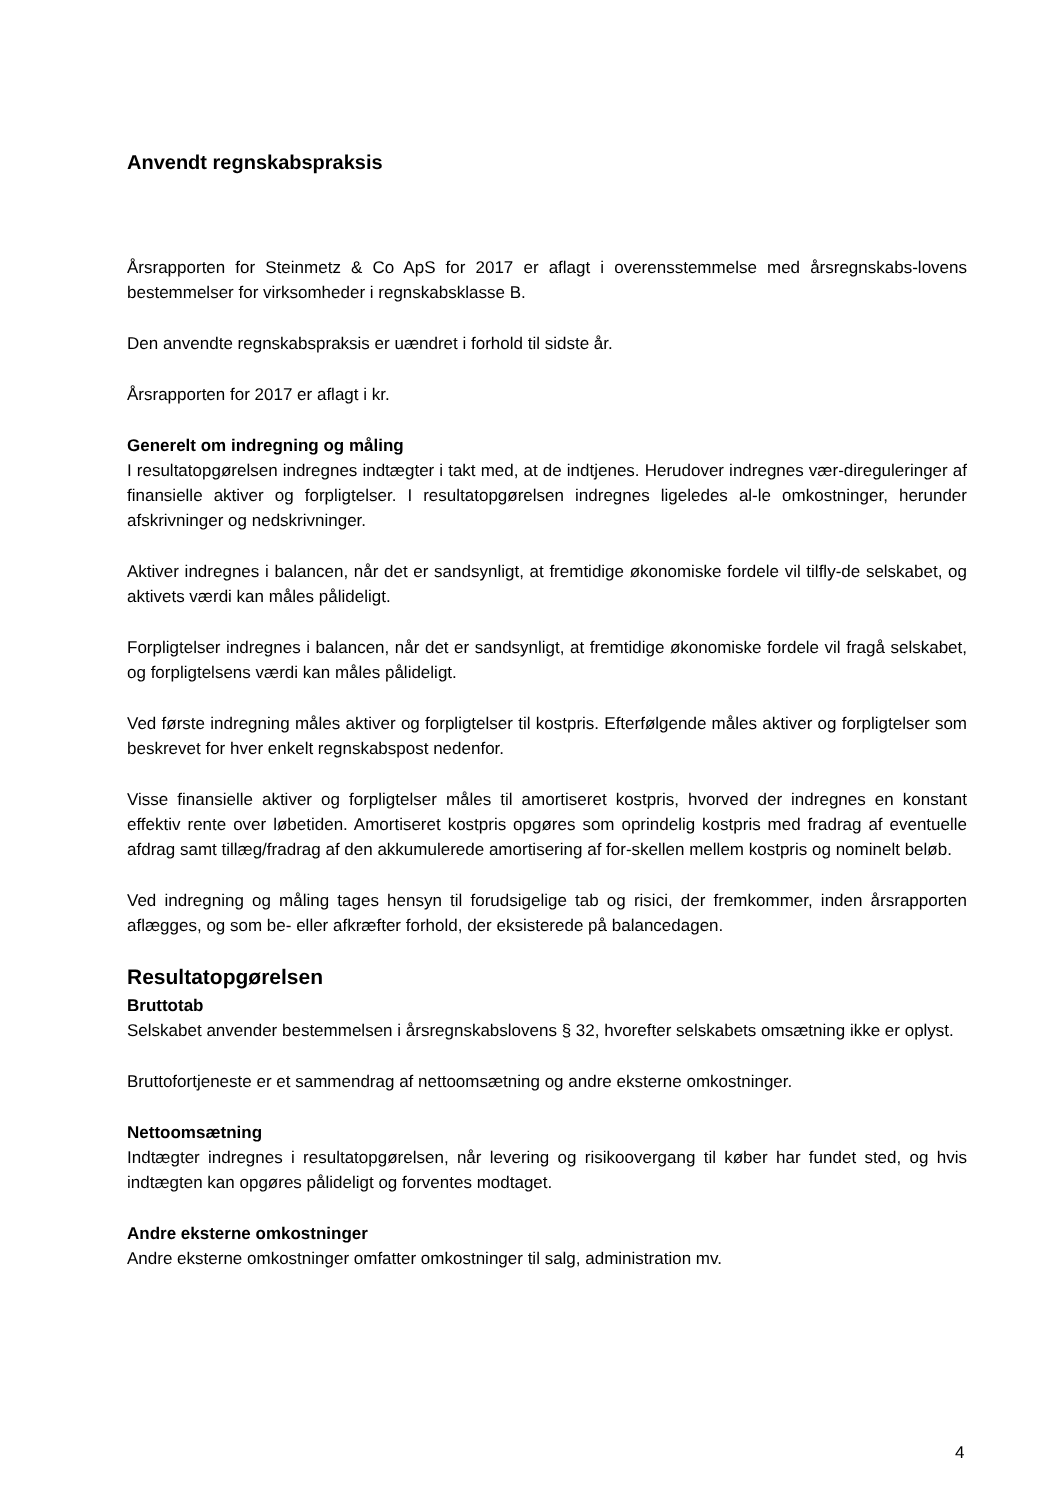Anvendt regnskabspraksis
Årsrapporten for Steinmetz & Co ApS for 2017 er aflagt i overensstemmelse med årsregnskabs-lovens bestemmelser for virksomheder i regnskabsklasse B.
Den anvendte regnskabspraksis er uændret i forhold til sidste år.
Årsrapporten for 2017 er aflagt i kr.
Generelt om indregning og måling
I resultatopgørelsen indregnes indtægter i takt med, at de indtjenes. Herudover indregnes vær-direguleringer af finansielle aktiver og forpligtelser. I resultatopgørelsen indregnes ligeledes al-le omkostninger, herunder afskrivninger og nedskrivninger.
Aktiver indregnes i balancen, når det er sandsynligt, at fremtidige økonomiske fordele vil tilfly-de selskabet, og aktivets værdi kan måles pålideligt.
Forpligtelser indregnes i balancen, når det er sandsynligt, at fremtidige økonomiske fordele vil fragå selskabet, og forpligtelsens værdi kan måles pålideligt.
Ved første indregning måles aktiver og forpligtelser til kostpris. Efterfølgende måles aktiver og forpligtelser som beskrevet for hver enkelt regnskabspost nedenfor.
Visse finansielle aktiver og forpligtelser måles til amortiseret kostpris, hvorved der indregnes en konstant effektiv rente over løbetiden. Amortiseret kostpris opgøres som oprindelig kostpris med fradrag af eventuelle afdrag samt tillæg/fradrag af den akkumulerede amortisering af for-skellen mellem kostpris og nominelt beløb.
Ved indregning og måling tages hensyn til forudsigelige tab og risici, der fremkommer, inden årsrapporten aflægges, og som be- eller afkræfter forhold, der eksisterede på balancedagen.
Resultatopgørelsen
Bruttotab
Selskabet anvender bestemmelsen i årsregnskabslovens § 32, hvorefter selskabets omsætning ikke er oplyst.
Bruttofortjeneste er et sammendrag af nettoomsætning og andre eksterne omkostninger.
Nettoomsætning
Indtægter indregnes i resultatopgørelsen, når levering og risikoovergang til køber har fundet sted, og hvis indtægten kan opgøres pålideligt og forventes modtaget.
Andre eksterne omkostninger
Andre eksterne omkostninger omfatter omkostninger til salg, administration mv.
4